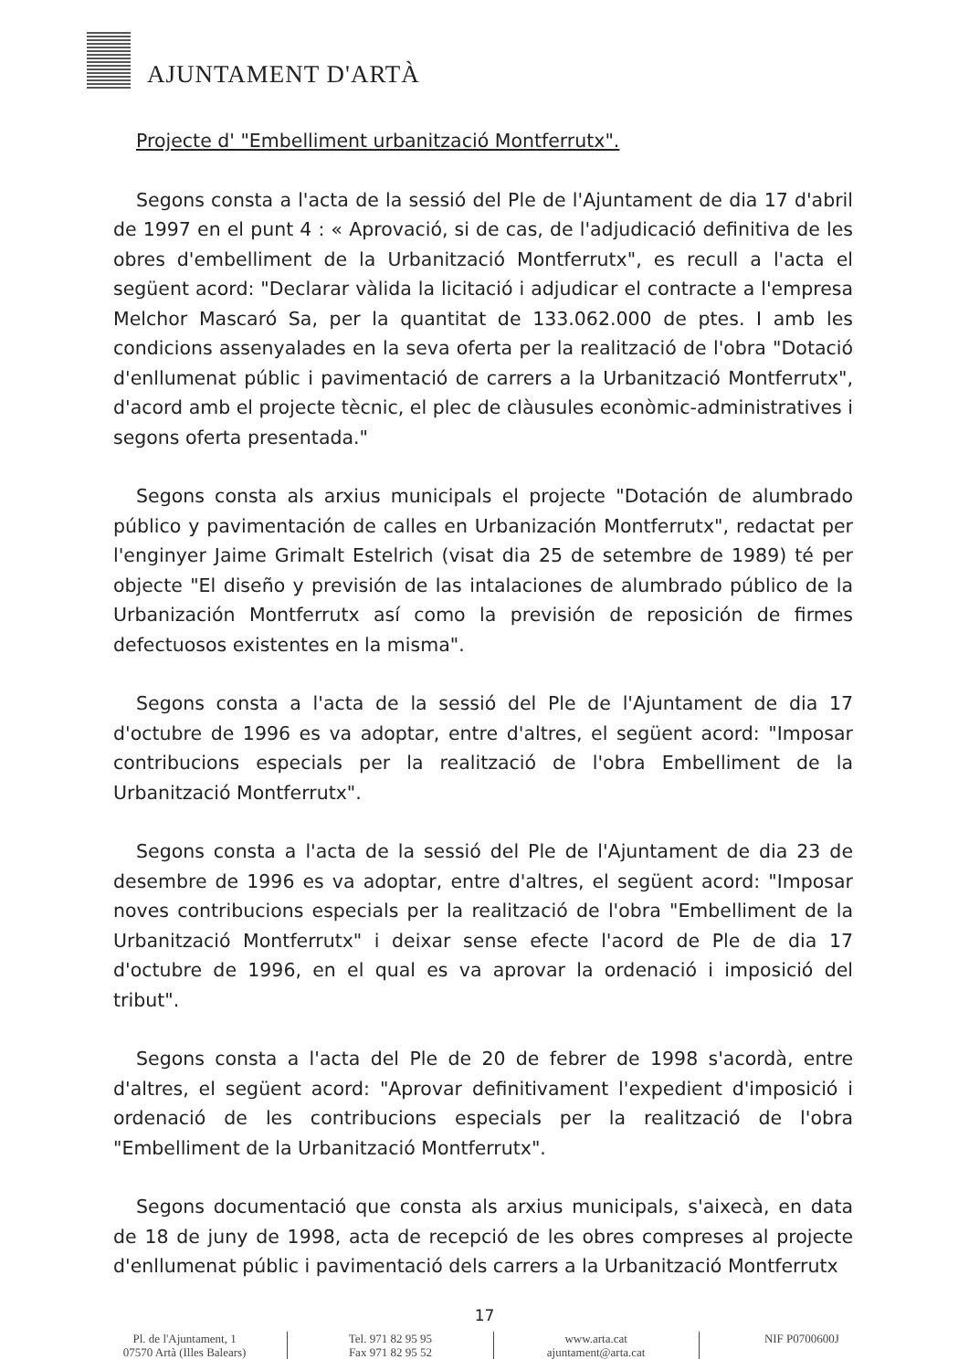AJUNTAMENT D'ARTÀ
Projecte d' "Embelliment urbanització Montferrutx".
Segons consta a l'acta de la sessió del Ple de l'Ajuntament de dia 17 d'abril de 1997 en el punt 4 : « Aprovació, si de cas, de l'adjudicació definitiva de les obres d'embelliment de la Urbanització Montferrutx", es recull a l'acta el següent acord: "Declarar vàlida la licitació i adjudicar el contracte a l'empresa Melchor Mascaró Sa, per la quantitat de 133.062.000 de ptes. I amb les condicions assenyalades en la seva oferta per la realització de l'obra "Dotació d'enllumenat públic i pavimentació de carrers a la Urbanització Montferrutx", d'acord amb el projecte tècnic, el plec de clàusules econòmic-administratives i segons oferta presentada."
Segons consta als arxius municipals el projecte "Dotación de alumbrado público y pavimentación de calles en Urbanización Montferrutx", redactat per l'enginyer Jaime Grimalt Estelrich (visat dia 25 de setembre de 1989) té per objecte "El diseño y previsión de las intalaciones de alumbrado público de la Urbanización Montferrutx así como la previsión de reposición de firmes defectuosos existentes en la misma".
Segons consta a l'acta de la sessió del Ple de l'Ajuntament de dia 17 d'octubre de 1996 es va adoptar, entre d'altres, el següent acord: "Imposar contribucions especials per la realització de l'obra Embelliment de la Urbanització Montferrutx".
Segons consta a l'acta de la sessió del Ple de l'Ajuntament de dia 23 de desembre de 1996 es va adoptar, entre d'altres, el següent acord: "Imposar noves contribucions especials per la realització de l'obra "Embelliment de la Urbanització Montferrutx" i deixar sense efecte l'acord de Ple de dia 17 d'octubre de 1996, en el qual es va aprovar la ordenació i imposició del tribut".
Segons consta a l'acta del Ple de 20 de febrer de 1998 s'acordà, entre d'altres, el següent acord: "Aprovar definitivament l'expedient d'imposició i ordenació de les contribucions especials per la realització de l'obra "Embelliment de la Urbanització Montferrutx".
Segons documentació que consta als arxius municipals, s'aixecà, en data de 18 de juny de 1998, acta de recepció de les obres compreses al projecte d'enllumenat públic i pavimentació dels carrers a la Urbanització Montferrutx
17
Pl. de l'Ajuntament, 1
07570 Artà (Illes Balears)
Tel. 971 82 95 95
Fax 971 82 95 52
www.arta.cat
ajuntament@arta.cat
NIF P0700600J